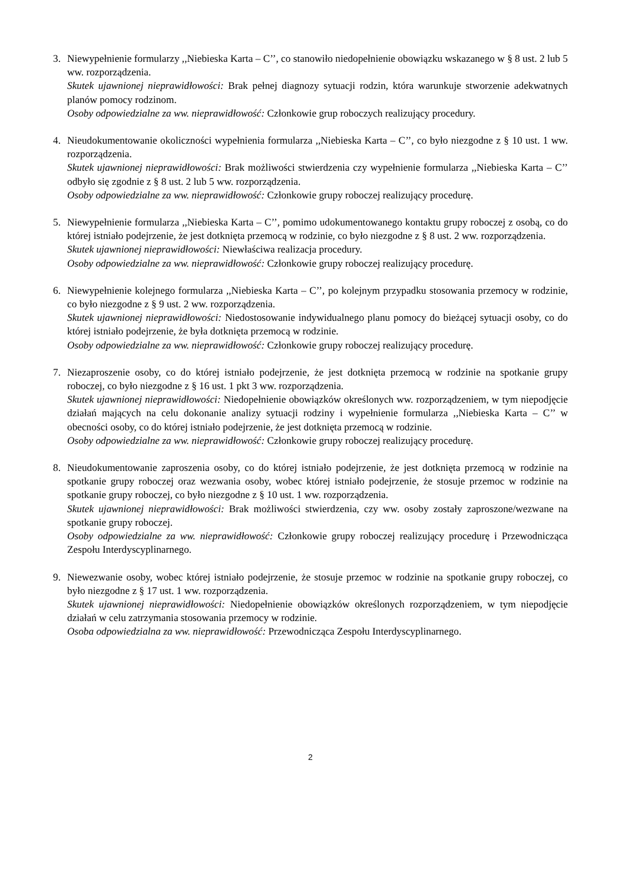3. Niewypełnienie formularzy ,,Niebieska Karta – C’’, co stanowiło niedopełnienie obowiązku wskazanego w § 8 ust. 2 lub 5 ww. rozporządzenia.
Skutek ujawnionej nieprawidłowości: Brak pełnej diagnozy sytuacji rodzin, która warunkuje stworzenie adekwatnych planów pomocy rodzinom.
Osoby odpowiedzialne za ww. nieprawidłowość: Członkowie grup roboczych realizujący procedury.
4. Nieudokumentowanie okoliczności wypełnienia formularza ,,Niebieska Karta – C’’, co było niezgodne z § 10 ust. 1 ww. rozporządzenia.
Skutek ujawnionej nieprawidłowości: Brak możliwości stwierdzenia czy wypełnienie formularza ,,Niebieska Karta – C’’ odbyło się zgodnie z § 8 ust. 2 lub 5 ww. rozporządzenia.
Osoby odpowiedzialne za ww. nieprawidłowość: Członkowie grupy roboczej realizujący procedurę.
5. Niewypełnienie formularza ,,Niebieska Karta – C’’, pomimo udokumentowanego kontaktu grupy roboczej z osobą, co do której istniało podejrzenie, że jest dotknięta przemocą w rodzinie, co było niezgodne z § 8 ust. 2 ww. rozporządzenia.
Skutek ujawnionej nieprawidłowości: Niewłaściwa realizacja procedury.
Osoby odpowiedzialne za ww. nieprawidłowość: Członkowie grupy roboczej realizujący procedurę.
6. Niewypełnienie kolejnego formularza ,,Niebieska Karta – C’’, po kolejnym przypadku stosowania przemocy w rodzinie, co było niezgodne z § 9 ust. 2 ww. rozporządzenia.
Skutek ujawnionej nieprawidłowości: Niedostosowanie indywidualnego planu pomocy do bieżącej sytuacji osoby, co do której istniało podejrzenie, że była dotknięta przemocą w rodzinie.
Osoby odpowiedzialne za ww. nieprawidłowość: Członkowie grupy roboczej realizujący procedurę.
7. Niezaproszenie osoby, co do której istniało podejrzenie, że jest dotknięta przemocą w rodzinie na spotkanie grupy roboczej, co było niezgodne z § 16 ust. 1 pkt 3 ww. rozporządzenia.
Skutek ujawnionej nieprawidłowości: Niedopełnienie obowiązków określonych ww. rozporządzeniem, w tym niepodjęcie działań mających na celu dokonanie analizy sytuacji rodziny i wypełnienie formularza ,,Niebieska Karta – C’’ w obecności osoby, co do której istniało podejrzenie, że jest dotknięta przemocą w rodzinie.
Osoby odpowiedzialne za ww. nieprawidłowość: Członkowie grupy roboczej realizujący procedurę.
8. Nieudokumentowanie zaproszenia osoby, co do której istniało podejrzenie, że jest dotknięta przemocą w rodzinie na spotkanie grupy roboczej oraz wezwania osoby, wobec której istniało podejrzenie, że stosuje przemoc w rodzinie na spotkanie grupy roboczej, co było niezgodne z § 10 ust. 1 ww. rozporządzenia.
Skutek ujawnionej nieprawidłowości: Brak możliwości stwierdzenia, czy ww. osoby zostały zaproszone/wezwane na spotkanie grupy roboczej.
Osoby odpowiedzialne za ww. nieprawidłowość: Członkowie grupy roboczej realizujący procedurę i Przewodnicząca Zespołu Interdyscyplinarnego.
9. Niewezwanie osoby, wobec której istniało podejrzenie, że stosuje przemoc w rodzinie na spotkanie grupy roboczej, co było niezgodne z § 17 ust. 1 ww. rozporządzenia.
Skutek ujawnionej nieprawidłowości: Niedopełnienie obowiązków określonych rozporządzeniem, w tym niepodjęcie działań w celu zatrzymania stosowania przemocy w rodzinie.
Osoba odpowiedzialna za ww. nieprawidłowość: Przewodnicząca Zespołu Interdyscyplinarnego.
2